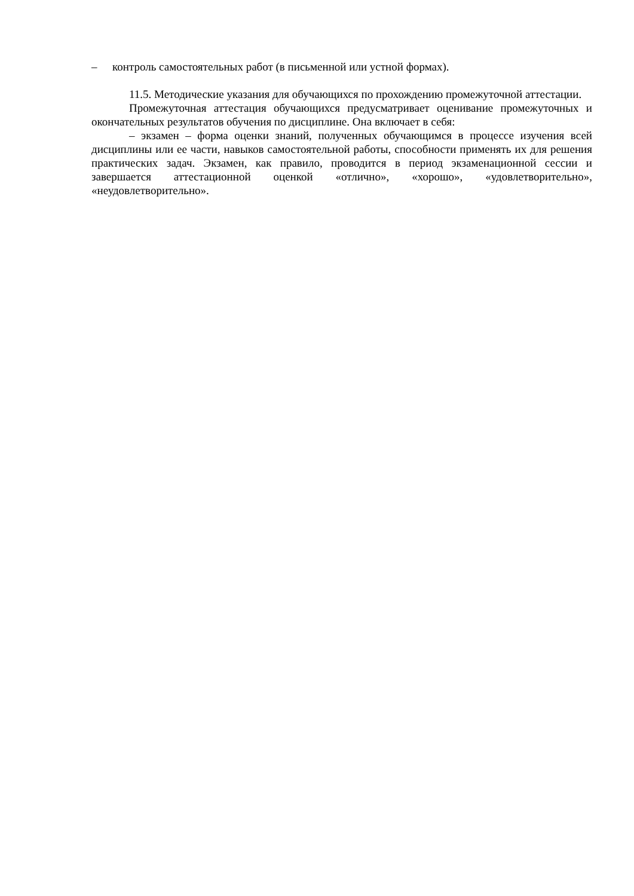– контроль самостоятельных работ (в письменной или устной формах).
11.5. Методические указания для обучающихся по прохождению промежуточной аттестации.
Промежуточная аттестация обучающихся предусматривает оценивание промежуточных и окончательных результатов обучения по дисциплине. Она включает в себя:
– экзамен – форма оценки знаний, полученных обучающимся в процессе изучения всей дисциплины или ее части, навыков самостоятельной работы, способности применять их для решения практических задач. Экзамен, как правило, проводится в период экзаменационной сессии и завершается аттестационной оценкой «отлично», «хорошо», «удовлетворительно», «неудовлетворительно».